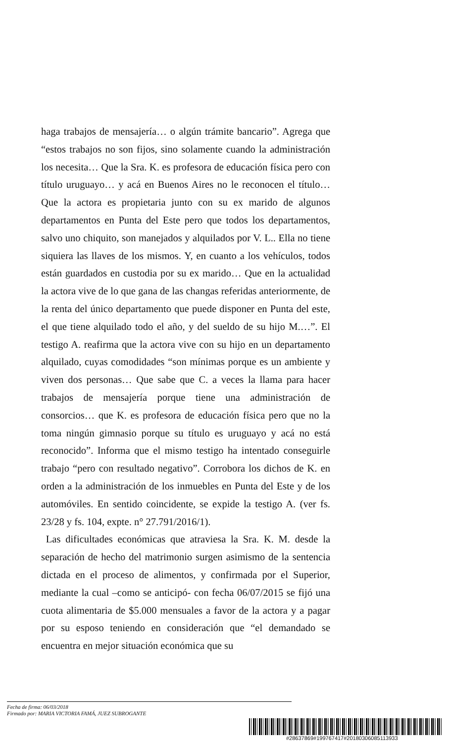haga trabajos de mensajería… o algún trámite bancario”. Agrega que “estos trabajos no son fijos, sino solamente cuando la administración los necesita… Que la Sra. K. es profesora de educación física pero con título uruguayo… y acá en Buenos Aires no le reconocen el título… Que la actora es propietaria junto con su ex marido de algunos departamentos en Punta del Este pero que todos los departamentos, salvo uno chiquito, son manejados y alquilados por V. L.. Ella no tiene siquiera las llaves de los mismos. Y, en cuanto a los vehículos, todos están guardados en custodia por su ex marido… Que en la actualidad la actora vive de lo que gana de las changas referidas anteriormente, de la renta del único departamento que puede disponer en Punta del este, el que tiene alquilado todo el año, y del sueldo de su hijo M.…”. El testigo A. reafirma que la actora vive con su hijo en un departamento alquilado, cuyas comodidades “son mínimas porque es un ambiente y viven dos personas… Que sabe que C. a veces la llama para hacer trabajos de mensajería porque tiene una administración de consorcios… que K. es profesora de educación física pero que no la toma ningún gimnasio porque su título es uruguayo y acá no está reconocido”. Informa que el mismo testigo ha intentado conseguirle trabajo “pero con resultado negativo”. Corrobora los dichos de K. en orden a la administración de los inmuebles en Punta del Este y de los automóviles. En sentido coincidente, se expide la testigo A. (ver fs. 23/28 y fs. 104, expte. n° 27.791/2016/1).
Las dificultades económicas que atraviesa la Sra. K. M. desde la separación de hecho del matrimonio surgen asimismo de la sentencia dictada en el proceso de alimentos, y confirmada por el Superior, mediante la cual –como se anticipó- con fecha 06/07/2015 se fijó una cuota alimentaria de $5.000 mensuales a favor de la actora y a pagar por su esposo teniendo en consideración que “el demandado se encuentra en mejor situación económica que su
Fecha de firma: 06/03/2018
Firmado por: MARIA VICTORIA FAMÁ, JUEZ SUBROGANTE
#28637869#199767417#20180306085113933